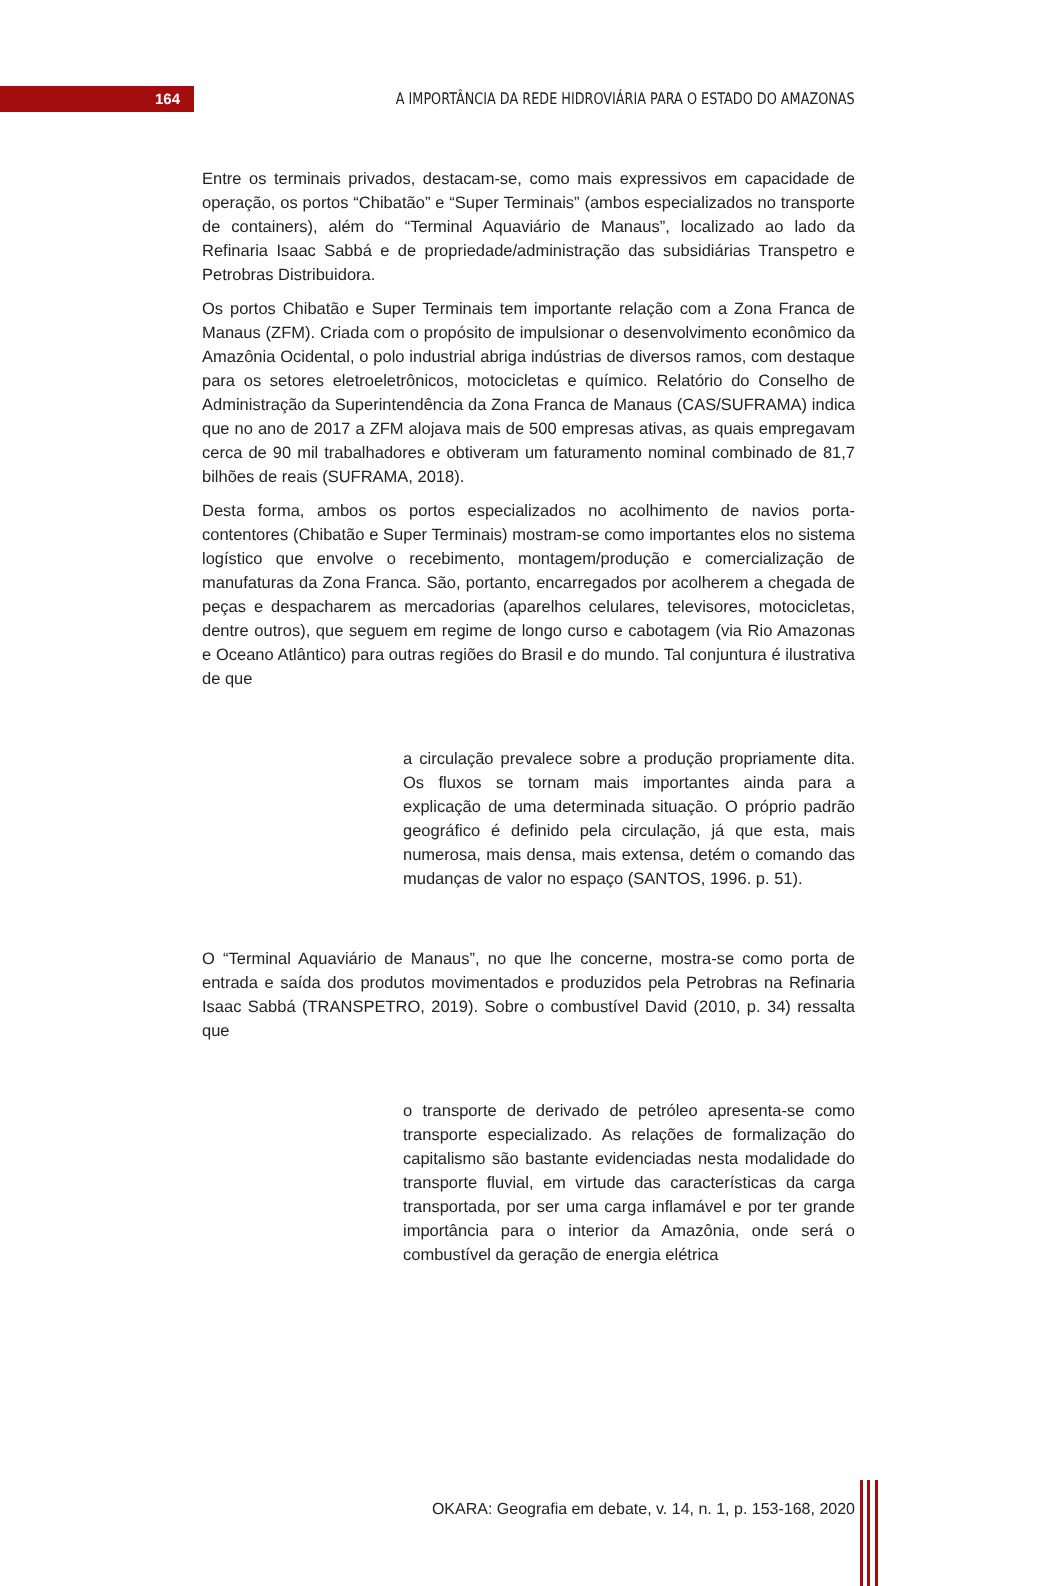164
A IMPORTÂNCIA DA REDE HIDROVIÁRIA PARA O ESTADO DO AMAZONAS
Entre os terminais privados, destacam-se, como mais expressivos em capacidade de operação, os portos “Chibatão” e “Super Terminais” (ambos especializados no transporte de containers), além do “Terminal Aquaviário de Manaus”, localizado ao lado da Refinaria Isaac Sabbá e de propriedade/administração das subsidiárias Transpetro e Petrobras Distribuidora.
Os portos Chibatão e Super Terminais tem importante relação com a Zona Franca de Manaus (ZFM). Criada com o propósito de impulsionar o desenvolvimento econômico da Amazônia Ocidental, o polo industrial abriga indústrias de diversos ramos, com destaque para os setores eletroeletrônicos, motocicletas e químico. Relatório do Conselho de Administração da Superintendência da Zona Franca de Manaus (CAS/SUFRAMA) indica que no ano de 2017 a ZFM alojava mais de 500 empresas ativas, as quais empregavam cerca de 90 mil trabalhadores e obtiveram um faturamento nominal combinado de 81,7 bilhões de reais (SUFRAMA, 2018).
Desta forma, ambos os portos especializados no acolhimento de navios porta-contentores (Chibatão e Super Terminais) mostram-se como importantes elos no sistema logístico que envolve o recebimento, montagem/produção e comercialização de manufaturas da Zona Franca. São, portanto, encarregados por acolherem a chegada de peças e despacharem as mercadorias (aparelhos celulares, televisores, motocicletas, dentre outros), que seguem em regime de longo curso e cabotagem (via Rio Amazonas e Oceano Atlântico) para outras regiões do Brasil e do mundo. Tal conjuntura é ilustrativa de que
a circulação prevalece sobre a produção propriamente dita. Os fluxos se tornam mais importantes ainda para a explicação de uma determinada situação. O próprio padrão geográfico é definido pela circulação, já que esta, mais numerosa, mais densa, mais extensa, detém o comando das mudanças de valor no espaço (SANTOS, 1996. p. 51).
O “Terminal Aquaviário de Manaus”, no que lhe concerne, mostra-se como porta de entrada e saída dos produtos movimentados e produzidos pela Petrobras na Refinaria Isaac Sabbá (TRANSPETRO, 2019). Sobre o combustível David (2010, p. 34) ressalta que
o transporte de derivado de petróleo apresenta-se como transporte especializado. As relações de formalização do capitalismo são bastante evidenciadas nesta modalidade do transporte fluvial, em virtude das características da carga transportada, por ser uma carga inflamável e por ter grande importância para o interior da Amazônia, onde será o combustível da geração de energia elétrica
OKARA: Geografia em debate, v. 14, n. 1, p. 153-168, 2020